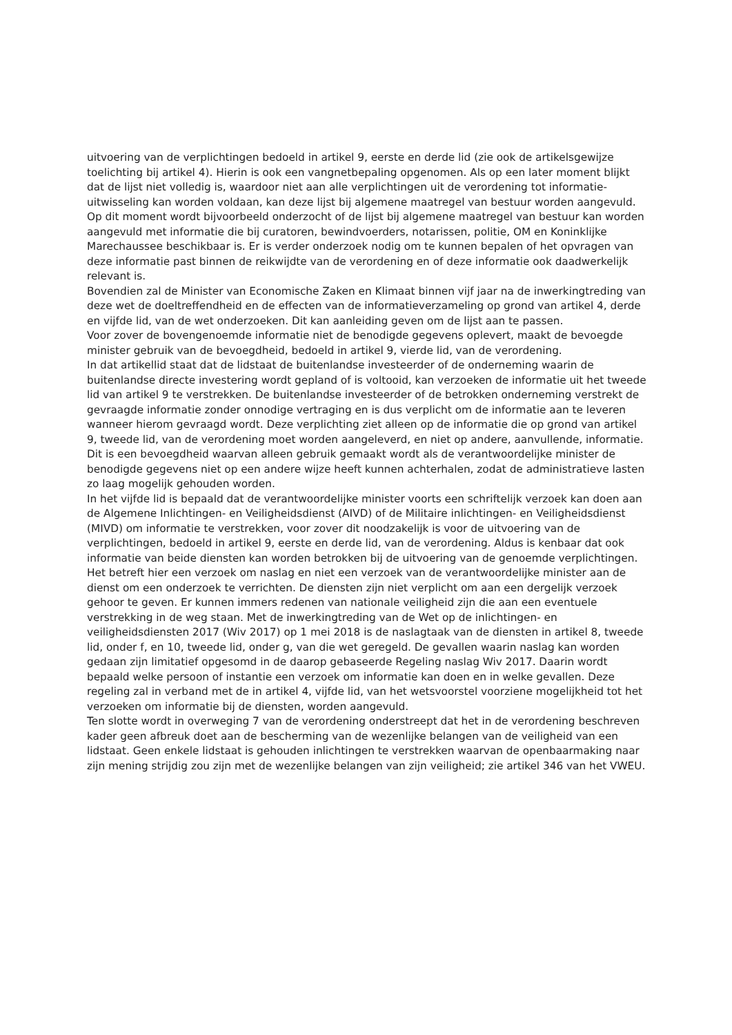uitvoering van de verplichtingen bedoeld in artikel 9, eerste en derde lid (zie ook de artikelsgewijze toelichting bij artikel 4). Hierin is ook een vangnetbepaling opgenomen. Als op een later moment blijkt dat de lijst niet volledig is, waardoor niet aan alle verplichtingen uit de verordening tot informatie-uitwisseling kan worden voldaan, kan deze lijst bij algemene maatregel van bestuur worden aangevuld.
Op dit moment wordt bijvoorbeeld onderzocht of de lijst bij algemene maatregel van bestuur kan worden aangevuld met informatie die bij curatoren, bewindvoerders, notarissen, politie, OM en Koninklijke Marechaussee beschikbaar is. Er is verder onderzoek nodig om te kunnen bepalen of het opvragen van deze informatie past binnen de reikwijdte van de verordening en of deze informatie ook daadwerkelijk relevant is.
Bovendien zal de Minister van Economische Zaken en Klimaat binnen vijf jaar na de inwerkingtreding van deze wet de doeltreffendheid en de effecten van de informatieverzameling op grond van artikel 4, derde en vijfde lid, van de wet onderzoeken. Dit kan aanleiding geven om de lijst aan te passen.
Voor zover de bovengenoemde informatie niet de benodigde gegevens oplevert, maakt de bevoegde minister gebruik van de bevoegdheid, bedoeld in artikel 9, vierde lid, van de verordening.
In dat artikellid staat dat de lidstaat de buitenlandse investeerder of de onderneming waarin de buitenlandse directe investering wordt gepland of is voltooid, kan verzoeken de informatie uit het tweede lid van artikel 9 te verstrekken. De buitenlandse investeerder of de betrokken onderneming verstrekt de gevraagde informatie zonder onnodige vertraging en is dus verplicht om de informatie aan te leveren wanneer hierom gevraagd wordt. Deze verplichting ziet alleen op de informatie die op grond van artikel 9, tweede lid, van de verordening moet worden aangeleverd, en niet op andere, aanvullende, informatie.
Dit is een bevoegdheid waarvan alleen gebruik gemaakt wordt als de verantwoordelijke minister de benodigde gegevens niet op een andere wijze heeft kunnen achterhalen, zodat de administratieve lasten zo laag mogelijk gehouden worden.
In het vijfde lid is bepaald dat de verantwoordelijke minister voorts een schriftelijk verzoek kan doen aan de Algemene Inlichtingen- en Veiligheidsdienst (AIVD) of de Militaire inlichtingen- en Veiligheidsdienst (MIVD) om informatie te verstrekken, voor zover dit noodzakelijk is voor de uitvoering van de verplichtingen, bedoeld in artikel 9, eerste en derde lid, van de verordening. Aldus is kenbaar dat ook informatie van beide diensten kan worden betrokken bij de uitvoering van de genoemde verplichtingen. Het betreft hier een verzoek om naslag en niet een verzoek van de verantwoordelijke minister aan de dienst om een onderzoek te verrichten. De diensten zijn niet verplicht om aan een dergelijk verzoek gehoor te geven. Er kunnen immers redenen van nationale veiligheid zijn die aan een eventuele verstrekking in de weg staan. Met de inwerkingtreding van de Wet op de inlichtingen- en veiligheidsdiensten 2017 (Wiv 2017) op 1 mei 2018 is de naslagtaak van de diensten in artikel 8, tweede lid, onder f, en 10, tweede lid, onder g, van die wet geregeld. De gevallen waarin naslag kan worden gedaan zijn limitatief opgesomd in de daarop gebaseerde Regeling naslag Wiv 2017. Daarin wordt bepaald welke persoon of instantie een verzoek om informatie kan doen en in welke gevallen. Deze regeling zal in verband met de in artikel 4, vijfde lid, van het wetsvoorstel voorziene mogelijkheid tot het verzoeken om informatie bij de diensten, worden aangevuld.
Ten slotte wordt in overweging 7 van de verordening onderstreept dat het in de verordening beschreven kader geen afbreuk doet aan de bescherming van de wezenlijke belangen van de veiligheid van een lidstaat. Geen enkele lidstaat is gehouden inlichtingen te verstrekken waarvan de openbaarmaking naar zijn mening strijdig zou zijn met de wezenlijke belangen van zijn veiligheid; zie artikel 346 van het VWEU.